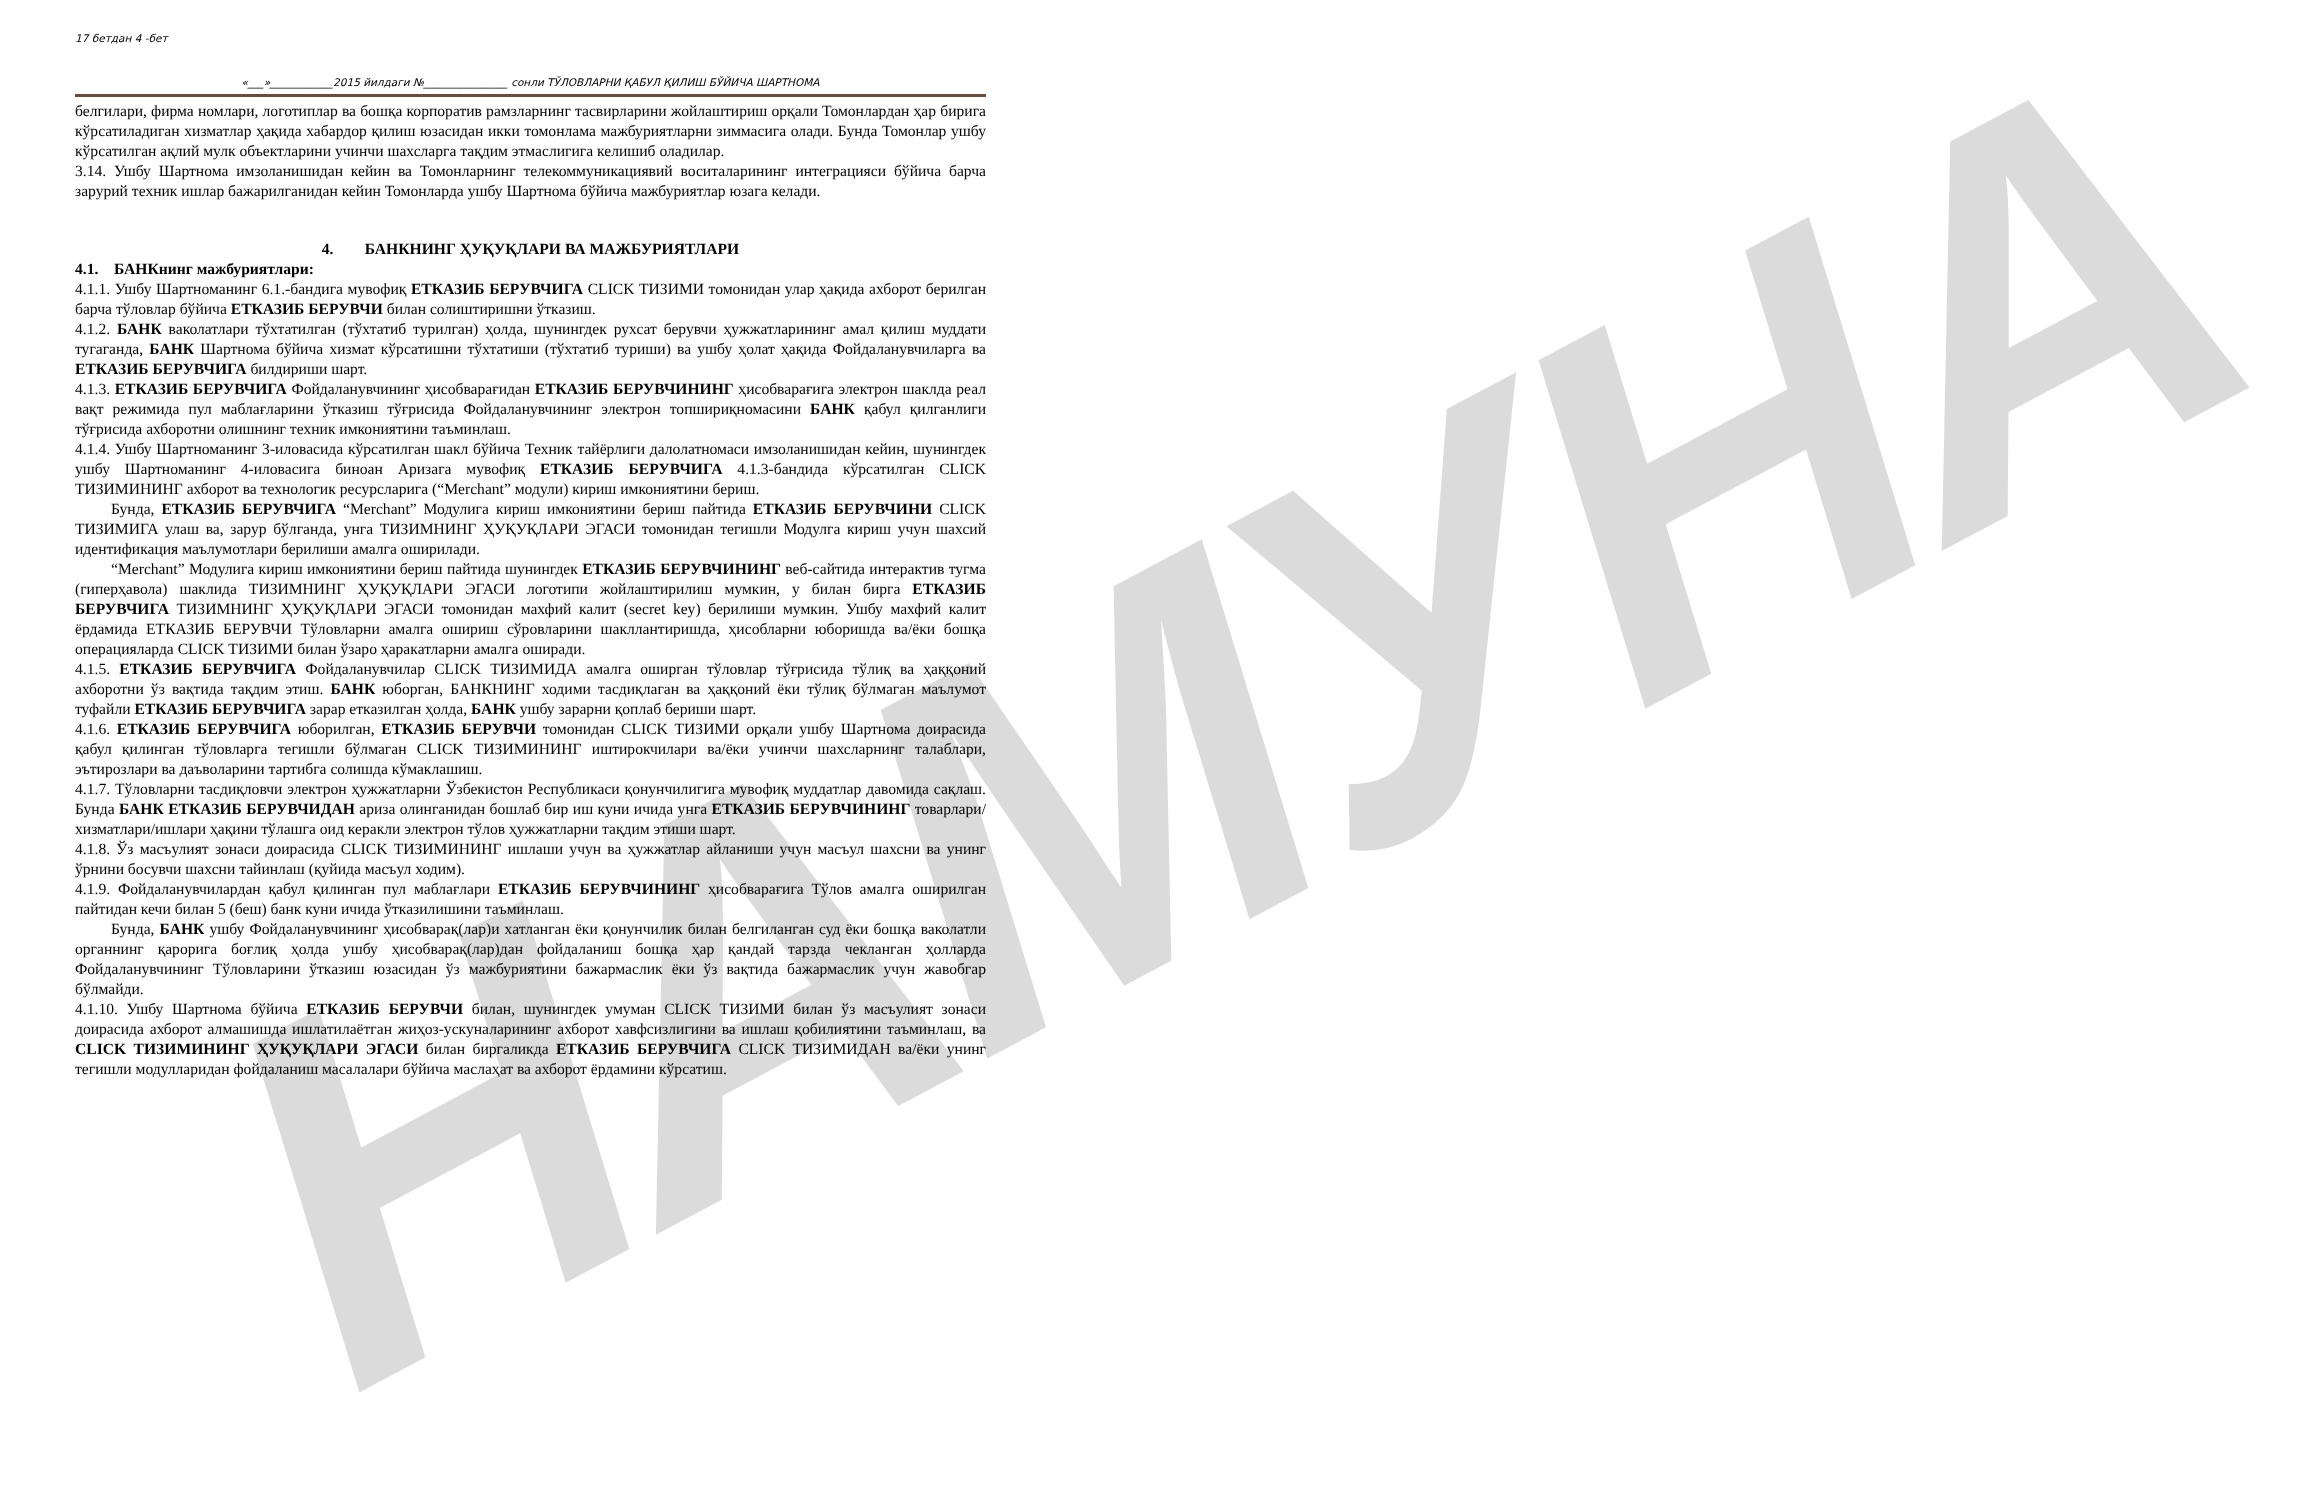НАМУНА
17 бетдан 4 -бет
«___»____________2015 йилдаги №________________ сонли ТЎЛОВЛАРНИ ҚАБУЛ ҚИЛИШ БЎЙИЧА ШАРТНОМА
белгилари, фирма номлари, логотиплар ва бошқа корпоратив рамзларнинг тасвирларини жойлаштириш орқали Томонлардан ҳар бирига кўрсатиладиган хизматлар ҳақида хабардор қилиш юзасидан икки томонлама мажбуриятларни зиммасига олади. Бунда Томонлар ушбу кўрсатилган ақлий мулк объектларини учинчи шахсларга тақдим этмаслигига келишиб оладилар.
3.14. Ушбу Шартнома имзоланишидан кейин ва Томонларнинг телекоммуникациявий воситаларининг интеграцияси бўйича барча зарурий техник ишлар бажарилганидан кейин Томонларда ушбу Шартнома бўйича мажбуриятлар юзага келади.
4. БАНКНИНГ ҲУҚУҚЛАРИ ВА МАЖБУРИЯТЛАРИ
4.1. БАНКнинг мажбуриятлари:
4.1.1. Ушбу Шартноманинг 6.1.-бандига мувофиқ ЕТКАЗИБ БЕРУВЧИГА CLICK ТИЗИМИ томонидан улар ҳақида ахборот берилган барча тўловлар бўйича ЕТКАЗИБ БЕРУВЧИ билан солиштиришни ўтказиш.
4.1.2. БАНК ваколатлари тўхтатилган (тўхтатиб турилган) ҳолда, шунингдек рухсат берувчи ҳужжатларининг амал қилиш муддати тугаганда, БАНК Шартнома бўйича хизмат кўрсатишни тўхтатиши (тўхтатиб туриши) ва ушбу ҳолат ҳақида Фойдаланувчиларга ва ЕТКАЗИБ БЕРУВЧИГА билдириши шарт.
4.1.3. ЕТКАЗИБ БЕРУВЧИГА Фойдаланувчининг ҳисобварағидан ЕТКАЗИБ БЕРУВЧИНИНГ ҳисобварағига электрон шаклда реал вақт режимида пул маблағларини ўтказиш тўғрисида Фойдаланувчининг электрон топшириқномасини БАНК қабул қилганлиги тўғрисида ахборотни олишнинг техник имкониятини таъминлаш.
4.1.4. Ушбу Шартноманинг 3-иловасида кўрсатилган шакл бўйича Техник тайёрлиги далолатномаси имзоланишидан кейин, шунингдек ушбу Шартноманинг 4-иловасига биноан Аризага мувофиқ ЕТКАЗИБ БЕРУВЧИГА 4.1.3-бандида кўрсатилган CLICK ТИЗИМИНИНГ ахборот ва технологик ресурсларига (“Merchant” модули) кириш имкониятини бериш.
Бунда, ЕТКАЗИБ БЕРУВЧИГА “Merchant” Модулига кириш имкониятини бериш пайтида ЕТКАЗИБ БЕРУВЧИНИ CLICK ТИЗИМИГА улаш ва, зарур бўлганда, унга ТИЗИМНИНГ ҲУҚУҚЛАРИ ЭГАСИ томонидан тегишли Модулга кириш учун шахсий идентификация маълумотлари берилиши амалга оширилади.
“Merchant” Модулига кириш имкониятини бериш пайтида шунингдек ЕТКАЗИБ БЕРУВЧИНИНГ веб-сайтида интерактив тугма (гиперҳавола) шаклида ТИЗИМНИНГ ҲУҚУҚЛАРИ ЭГАСИ логотипи жойлаштирилиш мумкин, у билан бирга ЕТКАЗИБ БЕРУВЧИГА ТИЗИМНИНГ ҲУҚУҚЛАРИ ЭГАСИ томонидан махфий калит (secret key) берилиши мумкин. Ушбу махфий калит ёрдамида ЕТКАЗИБ БЕРУВЧИ Тўловларни амалга ошириш сўровларини шакллантиришда, ҳисобларни юборишда ва/ёки бошқа операцияларда CLICK ТИЗИМИ билан ўзаро ҳаракатларни амалга оширади.
4.1.5. ЕТКАЗИБ БЕРУВЧИГА Фойдаланувчилар CLICK ТИЗИМИДА амалга оширган тўловлар тўғрисида тўлиқ ва ҳаққоний ахборотни ўз вақтида тақдим этиш. БАНК юборган, БАНКНИНГ ходими тасдиқлаган ва ҳаққоний ёки тўлиқ бўлмаган маълумот туфайли ЕТКАЗИБ БЕРУВЧИГА зарар етказилган ҳолда, БАНК ушбу зарарни қоплаб бериши шарт.
4.1.6. ЕТКАЗИБ БЕРУВЧИГА юборилган, ЕТКАЗИБ БЕРУВЧИ томонидан CLICK ТИЗИМИ орқали ушбу Шартнома доирасида қабул қилинган тўловларга тегишли бўлмаган CLICK ТИЗИМИНИНГ иштирокчилари ва/ёки учинчи шахсларнинг талаблари, эътирозлари ва даъволарини тартибга солишда кўмаклашиш.
4.1.7. Тўловларни тасдиқловчи электрон ҳужжатларни Ўзбекистон Республикаси қонунчилигига мувофиқ муддатлар давомида сақлаш. Бунда БАНК ЕТКАЗИБ БЕРУВЧИДАН ариза олинганидан бошлаб бир иш куни ичида унга ЕТКАЗИБ БЕРУВЧИНИНГ товарлари/хизматлари/ишлари ҳақини тўлашга оид керакли электрон тўлов ҳужжатларни тақдим этиши шарт.
4.1.8. Ўз масъулият зонаси доирасида CLICK ТИЗИМИНИНГ ишлаши учун ва ҳужжатлар айланиши учун масъул шахсни ва унинг ўрнини босувчи шахсни тайинлаш (қуйида масъул ходим).
4.1.9. Фойдаланувчилардан қабул қилинган пул маблағлари ЕТКАЗИБ БЕРУВЧИНИНГ ҳисобварағига Тўлов амалга оширилган пайтидан кечи билан 5 (беш) банк куни ичида ўтказилишини таъминлаш.
Бунда, БАНК ушбу Фойдаланувчининг ҳисобварақ(лар)и хатланган ёки қонунчилик билан белгиланган суд ёки бошқа ваколатли органнинг қарорига боғлиқ ҳолда ушбу ҳисобварақ(лар)дан фойдаланиш бошқа ҳар қандай тарзда чекланган ҳолларда Фойдаланувчининг Тўловларини ўтказиш юзасидан ўз мажбуриятини бажармаслик ёки ўз вақтида бажармаслик учун жавобгар бўлмайди.
4.1.10. Ушбу Шартнома бўйича ЕТКАЗИБ БЕРУВЧИ билан, шунингдек умуман CLICK ТИЗИМИ билан ўз масъулият зонаси доирасида ахборот алмашишда ишлатилаётган жиҳоз-ускуналарининг ахборот хавфсизлигини ва ишлаш қобилиятини таъминлаш, ва CLICK ТИЗИМИНИНГ ҲУҚУҚЛАРИ ЭГАСИ билан биргаликда ЕТКАЗИБ БЕРУВЧИГА CLICK ТИЗИМИДАН ва/ёки унинг тегишли модулларидан фойдаланиш масалалари бўйича маслаҳат ва ахборот ёрдамини кўрсатиш.